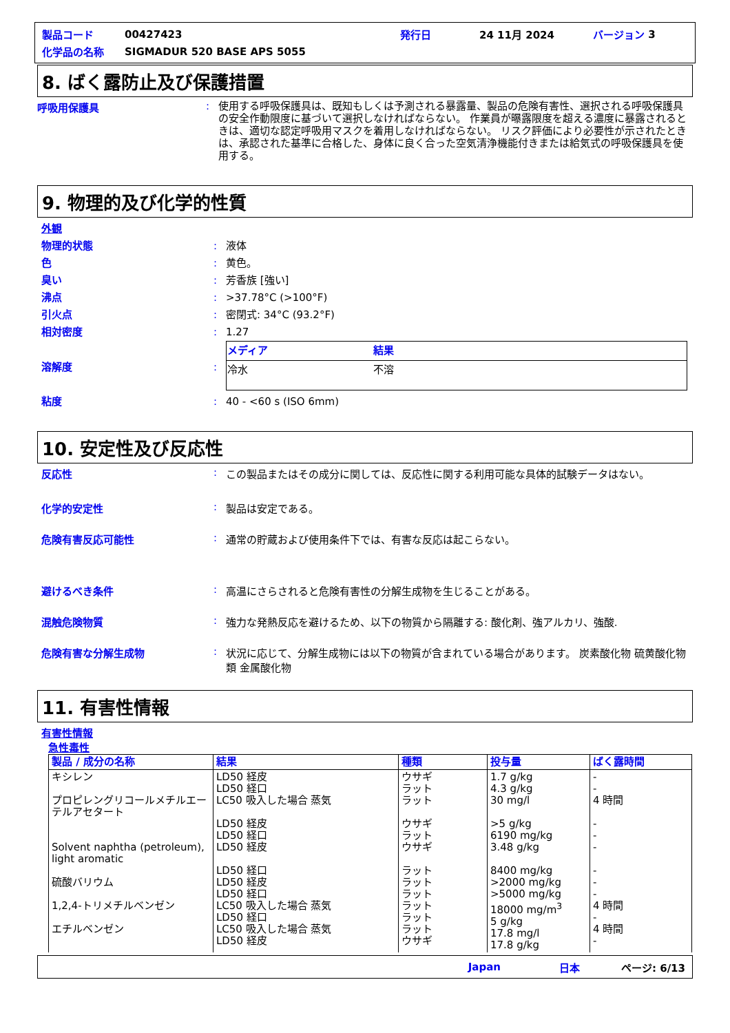製品コード 00427423 発行日 24 11月 2024 バージョン 3
化学品の名称 SIGMADUR 520 BASE APS 5055
8. ばく露防止及び保護措置
呼吸用保護具: 使用する呼吸保護具は、既知もしくは予測される暴露量、製品の危険有害性、選択される呼吸保護具の安全作動限度に基づいて選択しなければならない。 作業員が曝露限度を超える濃度に暴露されるときは、適切な認定呼吸用マスクを着用しなければならない。 リスク評価により必要性が示されたときは、承認された基準に合格した、身体に良く合った空気清浄機能付きまたは給気式の呼吸保護具を使用する。
9. 物理的及び化学的性質
外観
物理的状態: 液体
色: 黄色。
臭い: 芳香族 [強い]
沸点: >37.78°C (>100°F)
引火点: 密閉式: 34°C (93.2°F)
相対密度: 1.27
溶解度:
| メディア | 結果 |
| --- | --- |
| 冷水 | 不溶 |
粘度: 40 - <60 s (ISO 6mm)
10. 安定性及び反応性
反応性: この製品またはその成分に関しては、反応性に関する利用可能な具体的試験データはない。
化学的安定性: 製品は安定である。
危険有害反応可能性: 通常の貯蔵および使用条件下では、有害な反応は起こらない。
避けるべき条件: 高温にさらされると危険有害性の分解生成物を生じることがある。
混触危険物質: 強力な発熱反応を避けるため、以下の物質から隔離する: 酸化剤、強アルカリ、強酸.
危険有害な分解生成物: 状況に応じて、分解生成物には以下の物質が含まれている場合があります。 炭素酸化物 硫黄酸化物類 金属酸化物
11. 有害性情報
有害性情報
急性毒性
| 製品 / 成分の名称 | 結果 | 種類 | 投与量 | ばく露時間 |
| --- | --- | --- | --- | --- |
| キシレン プロピレングリコールメチルエーテルアセタート Solvent naphtha (petroleum), light aromatic 硫酸バリウム 1,2,4-トリメチルベンゼン エチルベンゼン | LD50 経皮 LD50 経口 LC50 吸入した場合 蒸気 LD50 経皮 LD50 経口 LD50 経皮 LD50 経口 LD50 経皮 LD50 経口 LC50 吸入した場合 蒸気 LD50 経口 LC50 吸入した場合 蒸気 LD50 経皮 | ウサギ ラット ラット ウサギ ラット ウサギ ラット ラット ラット ラット ラット ラット ウサギ | 1.7 g/kg 4.3 g/kg 30 mg/l >5 g/kg 6190 mg/kg 3.48 g/kg 8400 mg/kg >2000 mg/kg >5000 mg/kg 18000 mg/m<sup>3</sup> 5 g/kg 17.8 mg/l 17.8 g/kg | - - 4 時間 - - - - - - 4 時間 - 4 時間 - |
Japan 日本 ページ: 6/13